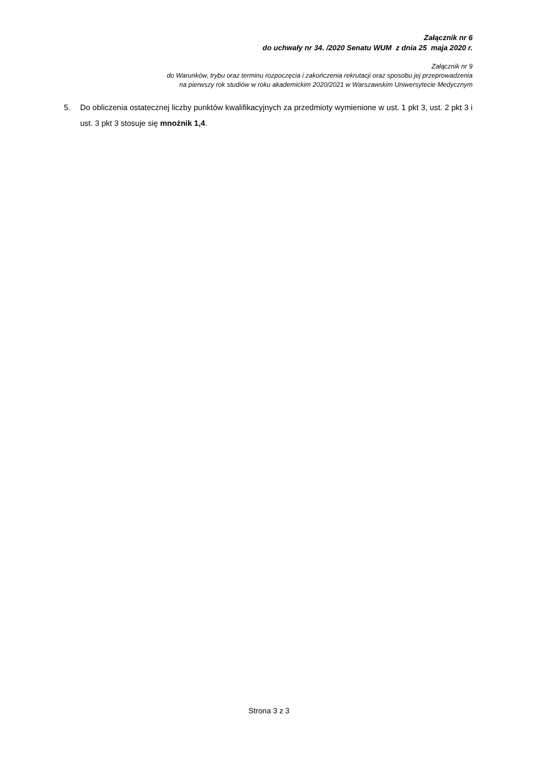Załącznik nr 6
do uchwały nr 34. /2020 Senatu WUM z dnia 25 maja 2020 r.
Załącznik nr 9
do Warunków, trybu oraz terminu rozpoczęcia i zakończenia rekrutacji oraz sposobu jej przeprowadzenia
na pierwszy rok studiów w roku akademickim 2020/2021 w Warszawskim Uniwersytecie Medycznym
5. Do obliczenia ostatecznej liczby punktów kwalifikacyjnych za przedmioty wymienione w ust. 1 pkt 3, ust. 2 pkt 3 i ust. 3 pkt 3 stosuje się mnożnik 1,4.
Strona 3 z 3